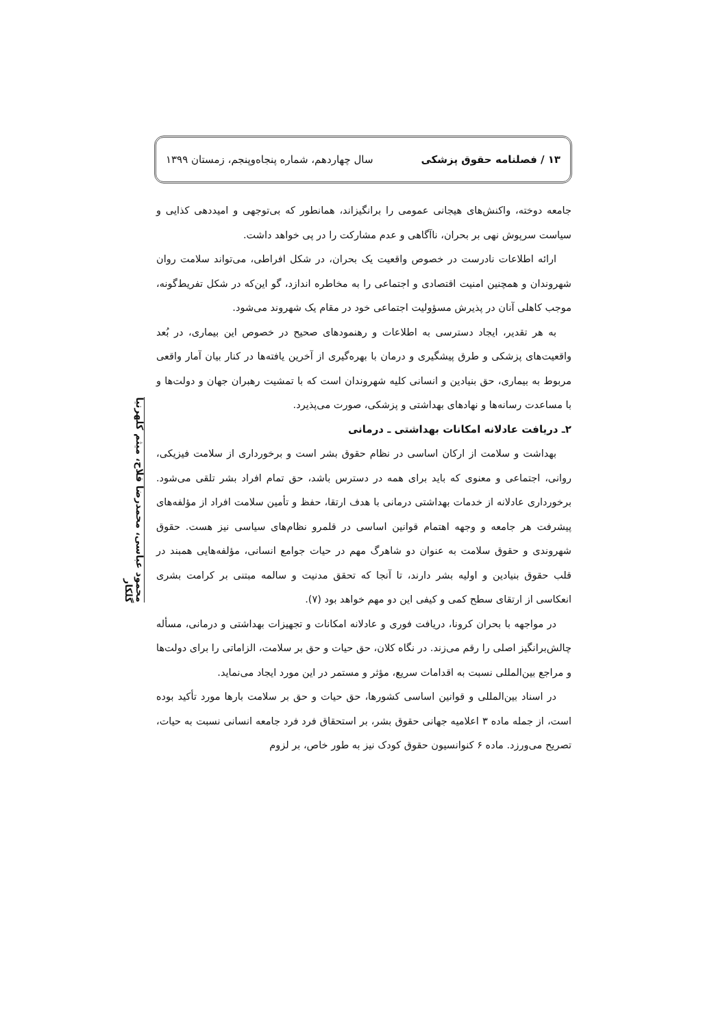۱۳ / فصلنامه حقوق پزشکی سال چهاردهم، شماره پنجاه‌وپنجم، زمستان ۱۳۹۹
جامعه دوخته، واکنش‌های هیجانی عمومی را برانگیزاند، همانطور که بی‌توجهی و امیددهی کذایی و سیاست سرپوش نهی بر بحران، ناآگاهی و عدم مشارکت را در پی خواهد داشت.
ارائه اطلاعات نادرست در خصوص واقعیت یک بحران، در شکل افراطی، می‌تواند سلامت روان شهروندان و همچنین امنیت اقتصادی و اجتماعی را به مخاطره اندازد، گو این‌که در شکل تفریط‌گونه، موجب کاهلی آنان در پذیرش مسؤولیت اجتماعی خود در مقام یک شهروند می‌شود.
به هر تقدیر، ایجاد دسترسی به اطلاعات و رهنمودهای صحیح در خصوص این بیماری، در بُعد واقعیت‌های پزشکی و طرق پیشگیری و درمان با بهره‌گیری از آخرین یافته‌ها در کنار بیان آمار واقعی مربوط به بیماری، حق بنیادین و انسانی کلیه شهروندان است که با تمشیت رهبران جهان و دولت‌ها و با مساعدت رسانه‌ها و نهادهای بهداشتی و پزشکی، صورت می‌پذیرد.
۲ـ دریافت عادلانه امکانات بهداشتی ـ درمانی
بهداشت و سلامت از ارکان اساسی در نظام حقوق بشر است و برخورداری از سلامت فیزیکی، روانی، اجتماعی و معنوی که باید برای همه در دسترس باشد، حق تمام افراد بشر تلقی می‌شود. برخورداری عادلانه از خدمات بهداشتی درمانی با هدف ارتقا، حفظ و تأمین سلامت افراد از مؤلفه‌های پیشرفت هر جامعه و وجهه اهتمام قوانین اساسی در قلمرو نظام‌های سیاسی نیز هست. حقوق شهروندی و حقوق سلامت به عنوان دو شاهرگ مهم در حیات جوامع انسانی، مؤلفه‌هایی همبند در قلب حقوق بنیادین و اولیه بشر دارند، تا آنجا که تحقق مدنیت و سالمه مبتنی بر کرامت بشری انعکاسی از ارتقای سطح کمی و کیفی این دو مهم خواهد بود (۷).
در مواجهه با بحران کرونا، دریافت فوری و عادلانه امکانات و تجهیزات بهداشتی و درمانی، مسأله چالش‌برانگیز اصلی را رقم می‌زند. در نگاه کلان، حق حیات و حق بر سلامت، الزاماتی را برای دولت‌ها و مراجع بین‌المللی نسبت به اقدامات سریع، مؤثر و مستمر در این مورد ایجاد می‌نماید.
در اسناد بین‌المللی و قوانین اساسی کشورها، حق حیات و حق بر سلامت بارها مورد تأکید بوده است، از جمله ماده ۳ اعلامیه جهانی حقوق بشر، بر استحقاق فرد فرد جامعه انسانی نسبت به حیات، تصریح می‌ورزد. ماده ۶ کنوانسیون حقوق کودک نیز به طور خاص، بر لزوم
محمود عباسی، محمدرضا فلاح، میثم کلهرنیا گلکار